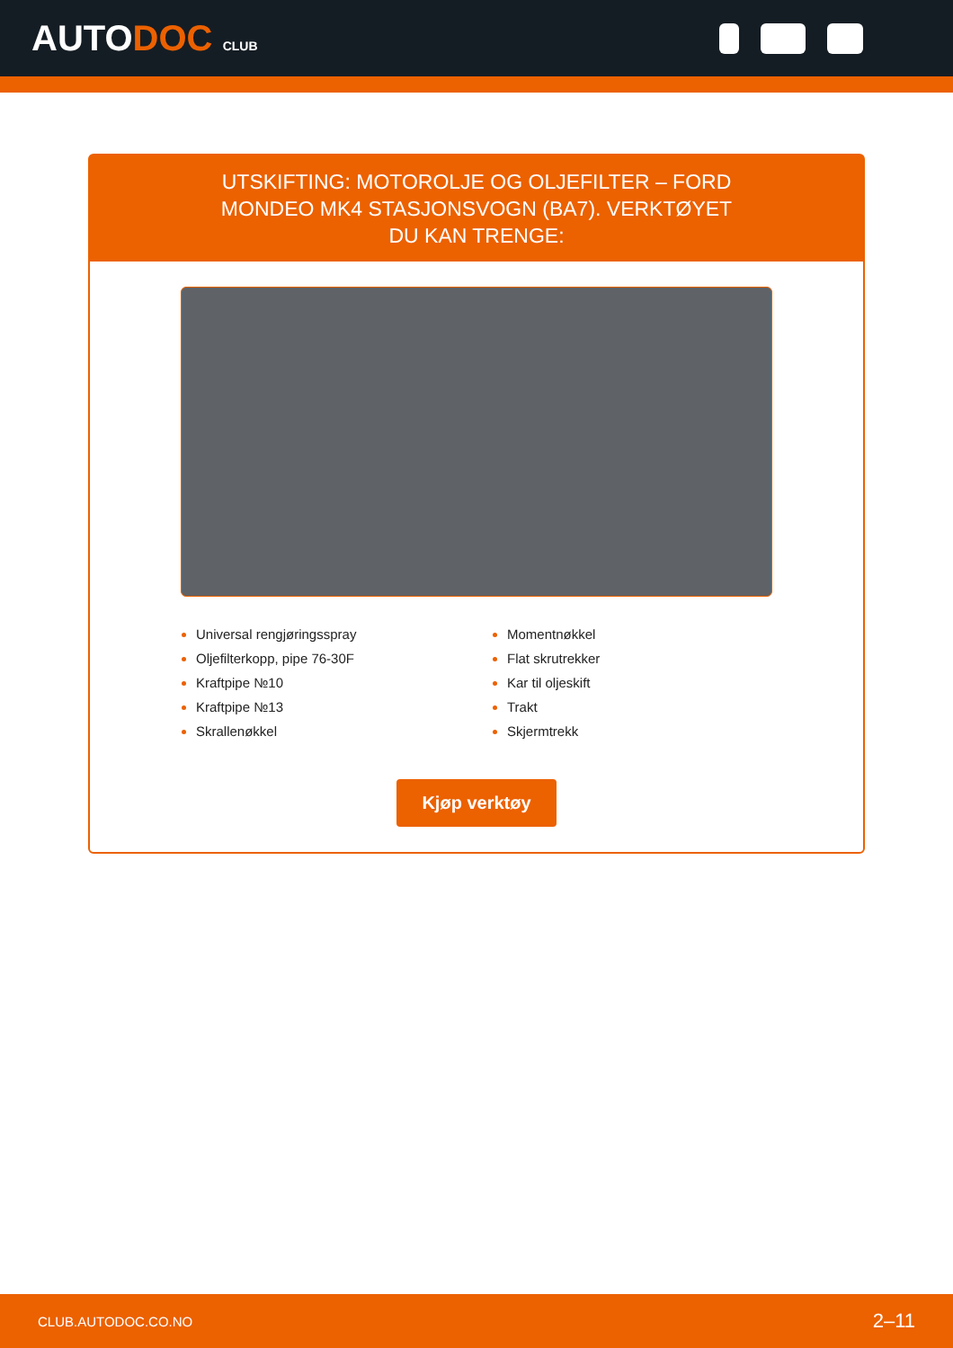AUTODOC CLUB
UTSKIFTING: MOTOROLJE OG OLJEFILTER – FORD MONDEO MK4 STASJONSVOGN (BA7). VERKTØYET DU KAN TRENGE:
Universal rengjøringsspray
Oljefilterkopp, pipe 76-30F
Kraftpipe №10
Kraftpipe №13
Skrallenøkkel
Momentnøkkel
Flat skrutrekker
Kar til oljeskift
Trakt
Skjermtrekk
Kjøp verktøy
CLUB.AUTODOC.CO.NO 2–11